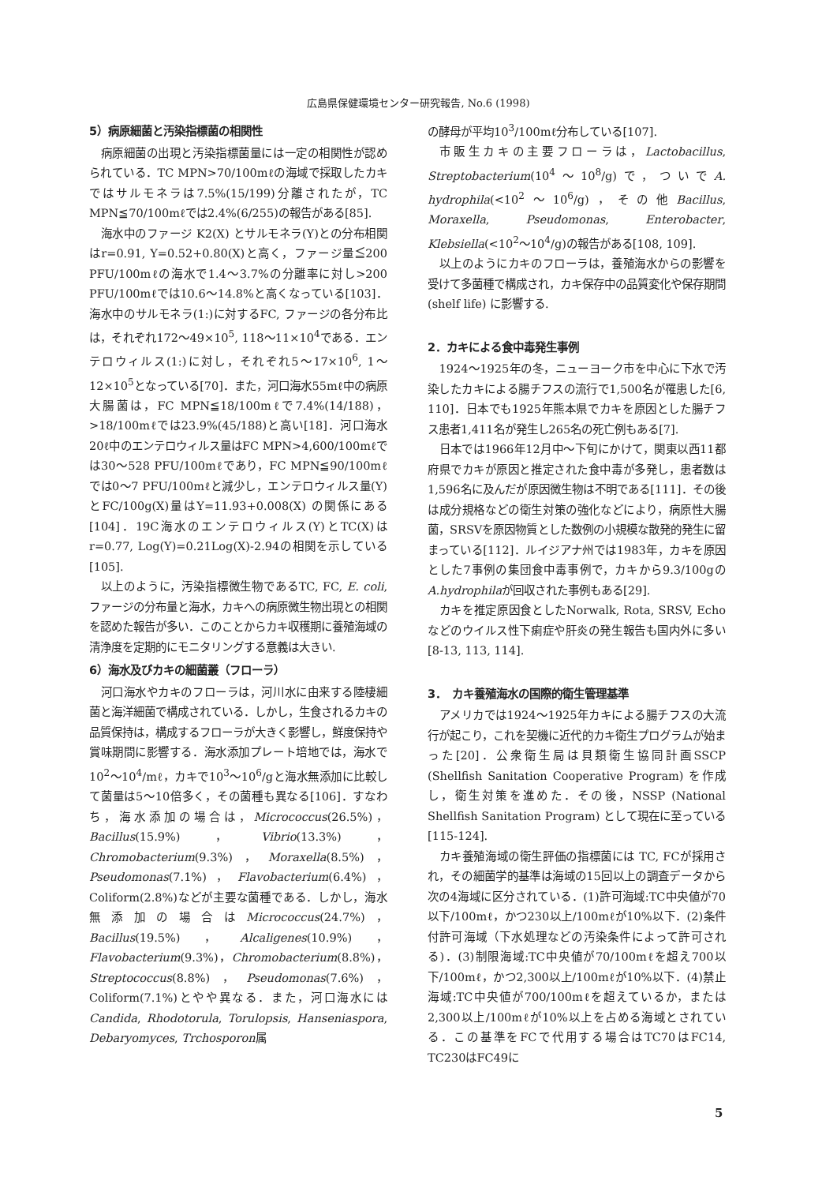広島県保健環境センター研究報告, No.6 (1998)
5）病原細菌と汚染指標菌の相関性
病原細菌の出現と汚染指標菌量には一定の相関性が認められている．TC MPN>70/100mℓの海域で採取したカキではサルモネラは7.5%(15/199)分離されたが，TC MPN≦70/100mℓでは2.4%(6/255)の報告がある[85].
海水中のファージ K2(X) とサルモネラ(Y)との分布相関はr=0.91, Y=0.52+0.80(X)と高く，ファージ量≦200 PFU/100mℓの海水で1.4～3.7%の分離率に対し>200 PFU/100mℓでは10.6～14.8%と高くなっている[103]．海水中のサルモネラ(1:)に対するFC, ファージの各分布比は，それぞれ172～49×10<sup>5</sup>, 118～11×10<sup>4</sup>である．エンテロウィルス(1:)に対し，それぞれ5～17×10<sup>6</sup>, 1～12×10<sup>5</sup>となっている[70]．また，河口海水55mℓ中の病原大腸菌は，FC MPN≦18/100mℓで7.4%(14/188)，>18/100mℓでは23.9%(45/188)と高い[18]．河口海水20ℓ中のエンテロウィルス量はFC MPN>4,600/100mℓでは30～528 PFU/100mℓであり，FC MPN≦90/100mℓでは0～7 PFU/100mℓと減少し，エンテロウィルス量(Y)とFC/100g(X)量はY=11.93+0.008(X) の関係にある[104]．19C海水のエンテロウィルス(Y)とTC(X)はr=0.77, Log(Y)=0.21Log(X)-2.94の相関を示している[105].
以上のように，汚染指標微生物であるTC, FC, E. coli, ファージの分布量と海水，カキへの病原微生物出現との相関を認めた報告が多い．このことからカキ収穫期に養殖海域の清浄度を定期的にモニタリングする意義は大きい.
6）海水及びカキの細菌叢（フローラ）
河口海水やカキのフローラは，河川水に由来する陸棲細菌と海洋細菌で構成されている．しかし，生食されるカキの品質保持は，構成するフローラが大きく影響し，鮮度保持や賞味期間に影響する．海水添加プレート培地では，海水で10<sup>2</sup>～10<sup>4</sup>/mℓ，カキで10<sup>3</sup>～10<sup>6</sup>/gと海水無添加に比較して菌量は5～10倍多く，その菌種も異なる[106]．すなわち，海水添加の場合は，Micrococcus(26.5%)，Bacillus(15.9%)，Vibrio(13.3%)，Chromobacterium(9.3%)，Moraxella(8.5%)，Pseudomonas(7.1%)，Flavobacterium(6.4%)，Coliform(2.8%)などが主要な菌種である．しかし，海水無添加の場合はMicrococcus(24.7%)，Bacillus(19.5%)，Alcaligenes(10.9%)，Flavobacterium(9.3%)，Chromobacterium(8.8%)，Streptococcus(8.8%)，Pseudomonas(7.6%)，Coliform(7.1%)とやや異なる．また，河口海水にはCandida, Rhodotorula, Torulopsis, Hanseniaspora, Debaryomyces, Trchosporon属
の酵母が平均10<sup>3</sup>/100mℓ分布している[107].
市販生カキの主要フローラは，Lactobacillus, Streptobacterium(10<sup>4</sup>～10<sup>8</sup>/g)で，ついでA. hydrophila(<10<sup>2</sup>～10<sup>6</sup>/g)，その他Bacillus, Moraxella, Pseudomonas, Enterobacter, Klebsiella(<10<sup>2</sup>～10<sup>4</sup>/g)の報告がある[108, 109].
以上のようにカキのフローラは，養殖海水からの影響を受けて多菌種で構成され，カキ保存中の品質変化や保存期間 (shelf life) に影響する.
2．カキによる食中毒発生事例
1924～1925年の冬，ニューヨーク市を中心に下水で汚染したカキによる腸チフスの流行で1,500名が罹患した[6, 110]．日本でも1925年熊本県でカキを原因とした腸チフス患者1,411名が発生し265名の死亡例もある[7].
日本では1966年12月中～下旬にかけて，関東以西11都府県でカキが原因と推定された食中毒が多発し，患者数は1,596名に及んだが原因微生物は不明である[111]．その後は成分規格などの衛生対策の強化などにより，病原性大腸菌，SRSVを原因物質とした数例の小規模な散発的発生に留まっている[112]．ルイジアナ州では1983年，カキを原因とした7事例の集団食中毒事例で，カキから9.3/100gのA.hydrophilaが回収された事例もある[29].
カキを推定原因食としたNorwalk, Rota, SRSV, Echoなどのウイルス性下痢症や肝炎の発生報告も国内外に多い[8-13, 113, 114].
3．　カキ養殖海水の国際的衛生管理基準
アメリカでは1924～1925年カキによる腸チフスの大流行が起こり，これを契機に近代的カキ衛生プログラムが始まった[20]．公衆衛生局は貝類衛生協同計画SSCP (Shellfish Sanitation Cooperative Program) を作成し，衛生対策を進めた．その後，NSSP (National Shellfish Sanitation Program) として現在に至っている[115-124].
カキ養殖海域の衛生評価の指標菌には TC, FCが採用され，その細菌学的基準は海域の15回以上の調査データから次の4海域に区分されている．(1)許可海域:TC中央値が70以下/100mℓ，かつ230以上/100mℓが10%以下．(2)条件付許可海域（下水処理などの汚染条件によって許可される)．(3)制限海域:TC中央値が70/100mℓを超え700以下/100mℓ，かつ2,300以上/100mℓが10%以下．(4)禁止海域:TC中央値が700/100mℓを超えているか，または2,300以上/100mℓが10%以上を占める海域とされている．この基準をFCで代用する場合はTC70はFC14, TC230はFC49に
5